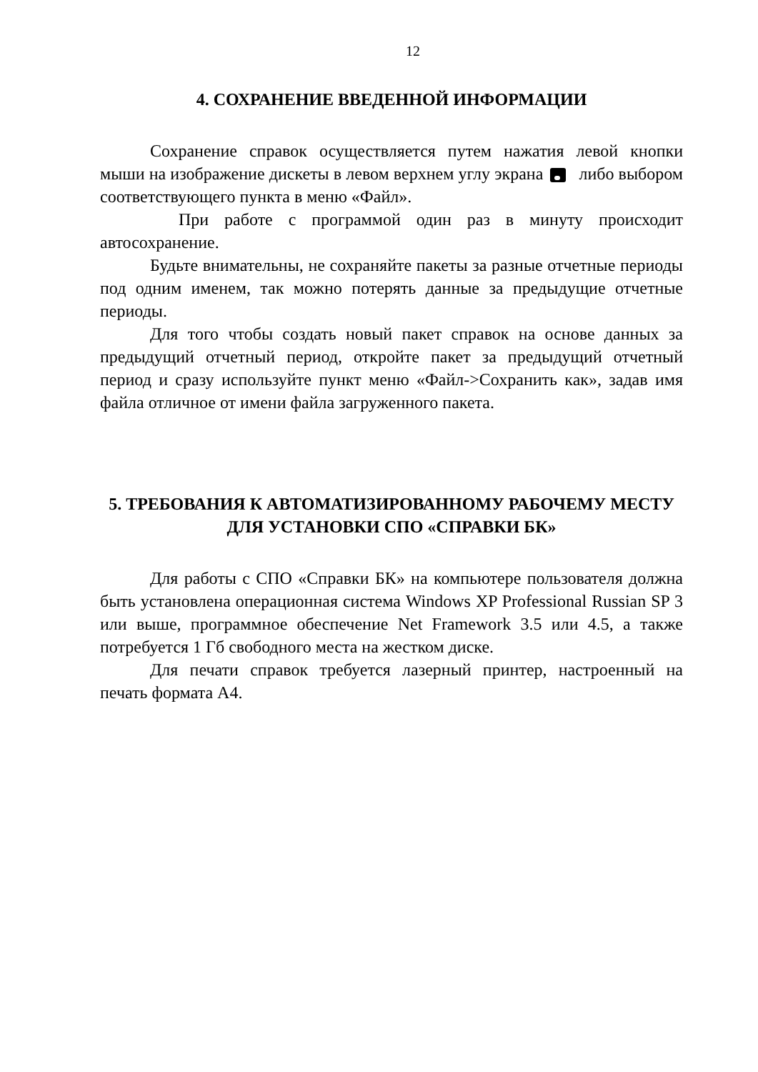12
4. СОХРАНЕНИЕ ВВЕДЕННОЙ ИНФОРМАЦИИ
Сохранение справок осуществляется путем нажатия левой кнопки мыши на изображение дискеты в левом верхнем углу экрана либо выбором соответствующего пункта в меню «Файл».
При работе с программой один раз в минуту происходит автосохранение.
Будьте внимательны, не сохраняйте пакеты за разные отчетные периоды под одним именем, так можно потерять данные за предыдущие отчетные периоды.
Для того чтобы создать новый пакет справок на основе данных за предыдущий отчетный период, откройте пакет за предыдущий отчетный период и сразу используйте пункт меню «Файл->Сохранить как», задав имя файла отличное от имени файла загруженного пакета.
5. ТРЕБОВАНИЯ К АВТОМАТИЗИРОВАННОМУ РАБОЧЕМУ МЕСТУ ДЛЯ УСТАНОВКИ СПО «СПРАВКИ БК»
Для работы с СПО «Справки БК» на компьютере пользователя должна быть установлена операционная система Windows XP Professional Russian SP 3 или выше, программное обеспечение Net Framework 3.5 или 4.5, а также потребуется 1 Гб свободного места на жестком диске.
Для печати справок требуется лазерный принтер, настроенный на печать формата А4.